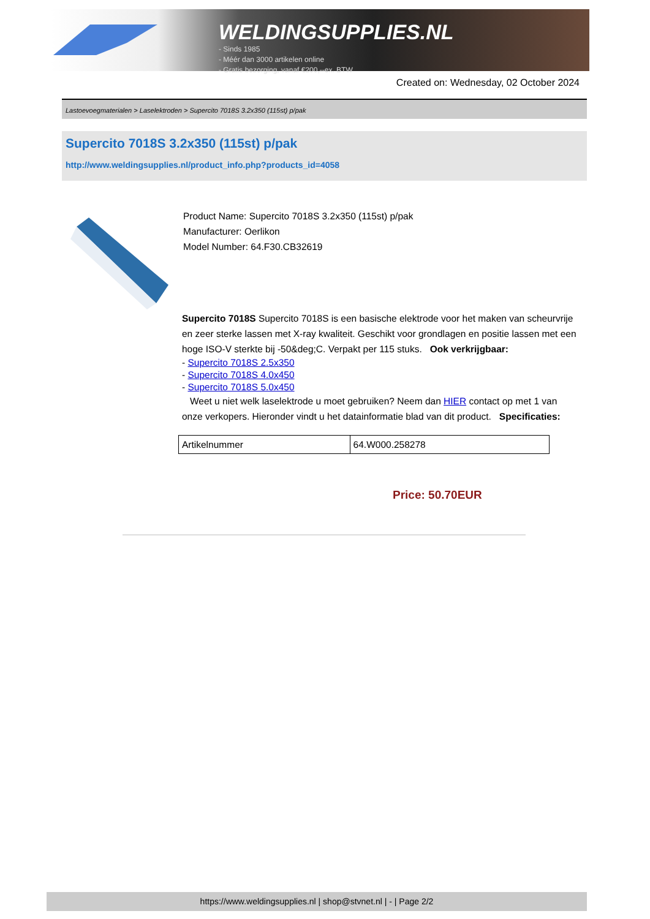WELDINGSUPPLIES.NL
- Sinds 1985
- Méér dan 3000 artikelen online
- Gratis bezorging, vanaf €200,--ex. BTW
Created on: Wednesday, 02 October 2024
Lastoevoegmaterialen > Laselektroden > Supercito 7018S 3.2x350 (115st) p/pak
Supercito 7018S 3.2x350 (115st) p/pak
http://www.weldingsupplies.nl/product_info.php?products_id=4058
Product Name: Supercito 7018S 3.2x350 (115st) p/pak
Manufacturer: Oerlikon
Model Number: 64.F30.CB32619
Supercito 7018S Supercito 7018S is een basische elektrode voor het maken van scheurvrije en zeer sterke lassen met X-ray kwaliteit. Geschikt voor grondlagen en positie lassen met een hoge ISO-V sterkte bij -50&deg;C. Verpakt per 115 stuks. Ook verkrijgbaar:
- Supercito 7018S 2.5x350
- Supercito 7018S 4.0x450
- Supercito 7018S 5.0x450
Weet u niet welk laselektrode u moet gebruiken? Neem dan HIER contact op met 1 van onze verkopers. Hieronder vindt u het datainformatie blad van dit product. Specificaties:
| Artikelnummer | 64.W000.258278 |
Price: 50.70EUR
https://www.weldingsupplies.nl | shop@stvnet.nl | - | Page 2/2